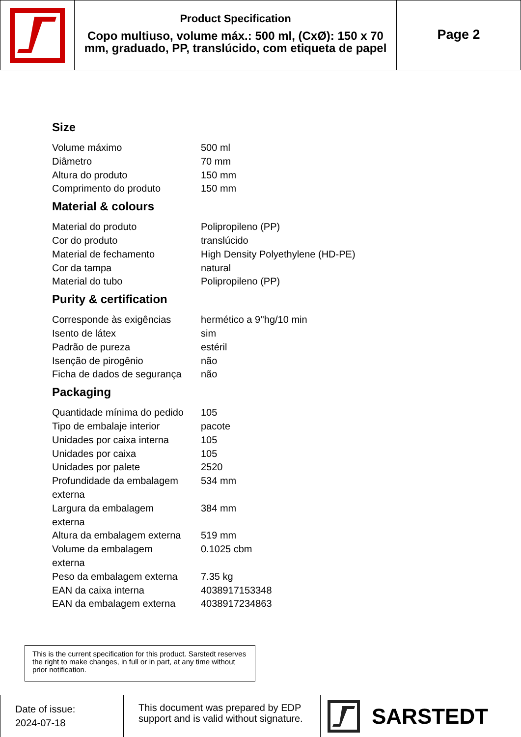Product Specification
Copo multiuso, volume máx.: 500 ml, (CxØ): 150 x 70 mm, graduado, PP, translúcido, com etiqueta de papel
Page 2
Size
| Volume máximo | 500 ml |
| Diâmetro | 70 mm |
| Altura do produto | 150 mm |
| Comprimento do produto | 150 mm |
Material & colours
| Material do produto | Polipropileno (PP) |
| Cor do produto | translúcido |
| Material de fechamento | High Density Polyethylene (HD-PE) |
| Cor da tampa | natural |
| Material do tubo | Polipropileno (PP) |
Purity & certification
| Corresponde às exigências | hermético a 9''hg/10 min |
| Isento de látex | sim |
| Padrão de pureza | estéril |
| Isenção de pirogênio | não |
| Ficha de dados de segurança | não |
Packaging
| Quantidade mínima do pedido | 105 |
| Tipo de embalaje interior | pacote |
| Unidades por caixa interna | 105 |
| Unidades por caixa | 105 |
| Unidades por palete | 2520 |
| Profundidade da embalagem externa | 534 mm |
| Largura da embalagem externa | 384 mm |
| Altura da embalagem externa | 519 mm |
| Volume da embalagem externa | 0.1025 cbm |
| Peso da embalagem externa | 7.35 kg |
| EAN da caixa interna | 4038917153348 |
| EAN da embalagem externa | 4038917234863 |
This is the current specification for this product. Sarstedt reserves the right to make changes, in full or in part, at any time without prior notification.
Date of issue:
2024-07-18
This document was prepared by EDP support and is valid without signature.
SARSTEDT